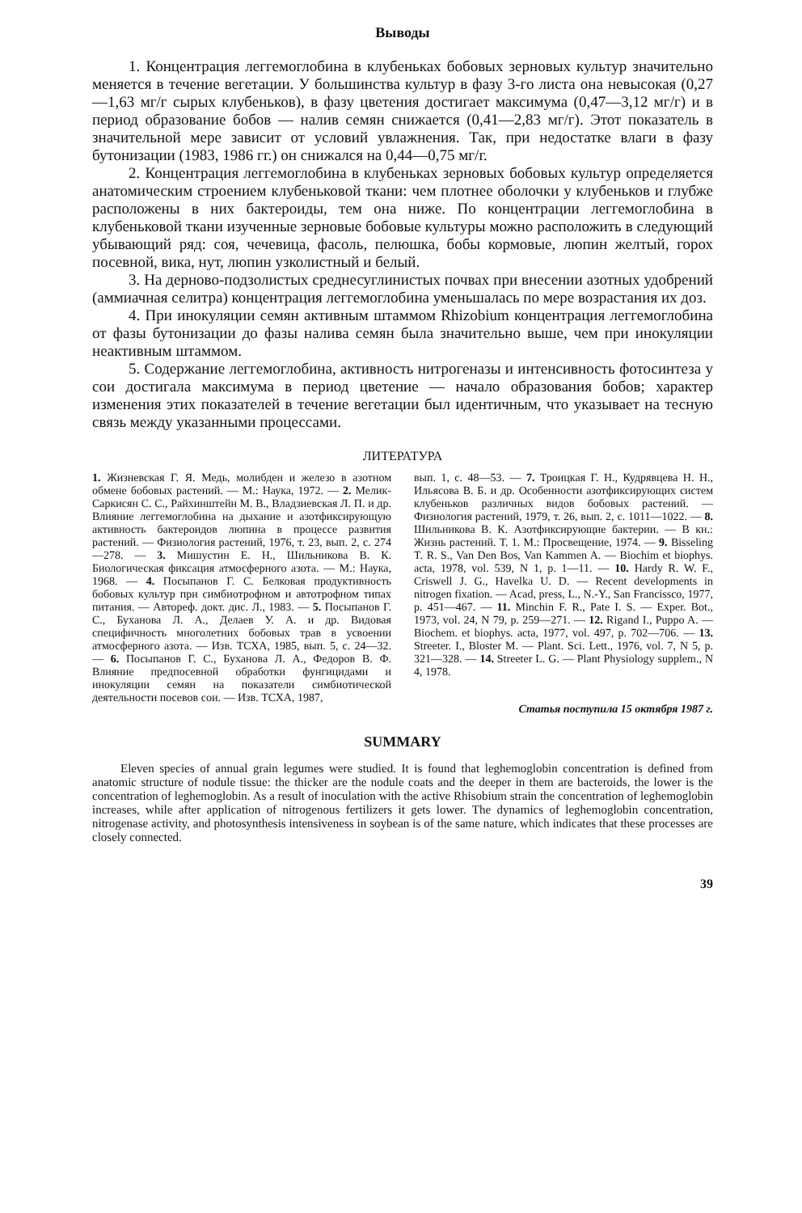Выводы
1. Концентрация леггемоглобина в клубеньках бобовых зерновых культур значительно меняется в течение вегетации. У большинства культур в фазу 3-го листа она невысокая (0,27—1,63 мг/г сырых клубеньков), в фазу цветения достигает максимума (0,47—3,12 мг/г) и в период образование бобов — налив семян снижается (0,41—2,83 мг/г). Этот показатель в значительной мере зависит от условий увлажнения. Так, при недостатке влаги в фазу бутонизации (1983, 1986 гг.) он снижался на 0,44—0,75 мг/г.
2. Концентрация леггемоглобина в клубеньках зерновых бобовых культур определяется анатомическим строением клубеньковой ткани: чем плотнее оболочки у клубеньков и глубже расположены в них бактероиды, тем она ниже. По концентрации леггемоглобина в клубеньковой ткани изученные зерновые бобовые культуры можно расположить в следующий убывающий ряд: соя, чечевица, фасоль, пелюшка, бобы кормовые, люпин желтый, горох посевной, вика, нут, люпин узколистный и белый.
3. На дерново-подзолистых среднесуглинистых почвах при внесении азотных удобрений (аммиачная селитра) концентрация леггемоглобина уменьшалась по мере возрастания их доз.
4. При инокуляции семян активным штаммом Rhizobium концентрация леггемоглобина от фазы бутонизации до фазы налива семян была значительно выше, чем при инокуляции неактивным штаммом.
5. Содержание леггемоглобина, активность нитрогеназы и интенсивность фотосинтеза у сои достигала максимума в период цветение — начало образования бобов; характер изменения этих показателей в течение вегетации был идентичным, что указывает на тесную связь между указанными процессами.
ЛИТЕРАТУРА
1. Жизневская Г. Я. Медь, молибден и железо в азотном обмене бобовых растений. — М.: Наука, 1972. — 2. Мелик-Саркисян С. С., Райхинштейн М. В., Владзиевская Л. П. и др. Влияние леггемоглобина на дыхание и азотфиксирующую активность бактероидов люпина в процессе развития растений. — Физиология растений, 1976, т. 23, вып. 2, с. 274—278. — 3. Мишустин Е. Н., Шильникова В. К. Биологическая фиксация атмосферного азота. — М.: Наука, 1968. — 4. Посыпанов Г. С. Белковая продуктивность бобовых культур при симбиотрофном и автотрофном типах питания. — Автореф. докт. дис. Л., 1983. — 5. Посыпанов Г. С., Буханова Л. А., Делаев У. А. и др. Видовая специфичность многолетних бобовых трав в усвоении атмосферного азота. — Изв. ТСХА, 1985, вып. 5, с. 24—32. — 6. Посыпанов Г. С., Буханова Л. А., Федоров В. Ф. Влияние предпосевной обработки фунгицидами и инокуляции семян на показатели симбиотической деятельности посевов сои. — Изв. ТСХА, 1987,
вып. 1, с. 48—53. — 7. Троицкая Г. Н., Кудрявцева Н. Н., Ильясова В. Б. и др. Особенности азотфиксирующих систем клубеньков различных видов бобовых растений. — Физиология растений, 1979, т. 26, вып. 2, с. 1011—1022. — 8. Шильникова В. К. Азотфиксирующие бактерии. — В кн.: Жизнь растений. Т. 1. М.: Просвещение, 1974. — 9. Bisseling T. R. S., Van Den Bos, Van Kammen A. — Biochim et biophys. acta, 1978, vol. 539, N 1, p. 1—11. — 10. Hardy R. W. F., Criswell J. G., Havelka U. D. — Recent developments in nitrogen fixation. — Acad, press, L., N.-Y., San Francissco, 1977, p. 451—467. — 11. Minchin F. R., Pate I. S. — Exper. Bot., 1973, vol. 24, N 79, p. 259—271. — 12. Rigand I., Puppo A. — Biochem. et biophys. acta, 1977, vol. 497, p. 702—706. — 13. Streeter. I., Bloster M. — Plant. Sci. Lett., 1976, vol. 7, N 5, p. 321—328. — 14. Streeter L. G. — Plant Physiology supplem., N 4, 1978.
Статья поступила 15 октября 1987 г.
SUMMARY
Eleven species of annual grain legumes were studied. It is found that leghemoglobin concentration is defined from anatomic structure of nodule tissue: the thicker are the nodule coats and the deeper in them are bacteroids, the lower is the concentration of leghemoglobin. As a result of inoculation with the active Rhisobium strain the concentration of leghemoglobin increases, while after application of nitrogenous fertilizers it gets lower. The dynamics of leghemoglobin concentration, nitrogenase activity, and photosynthesis intensiveness in soybean is of the same nature, which indicates that these processes are closely connected.
39